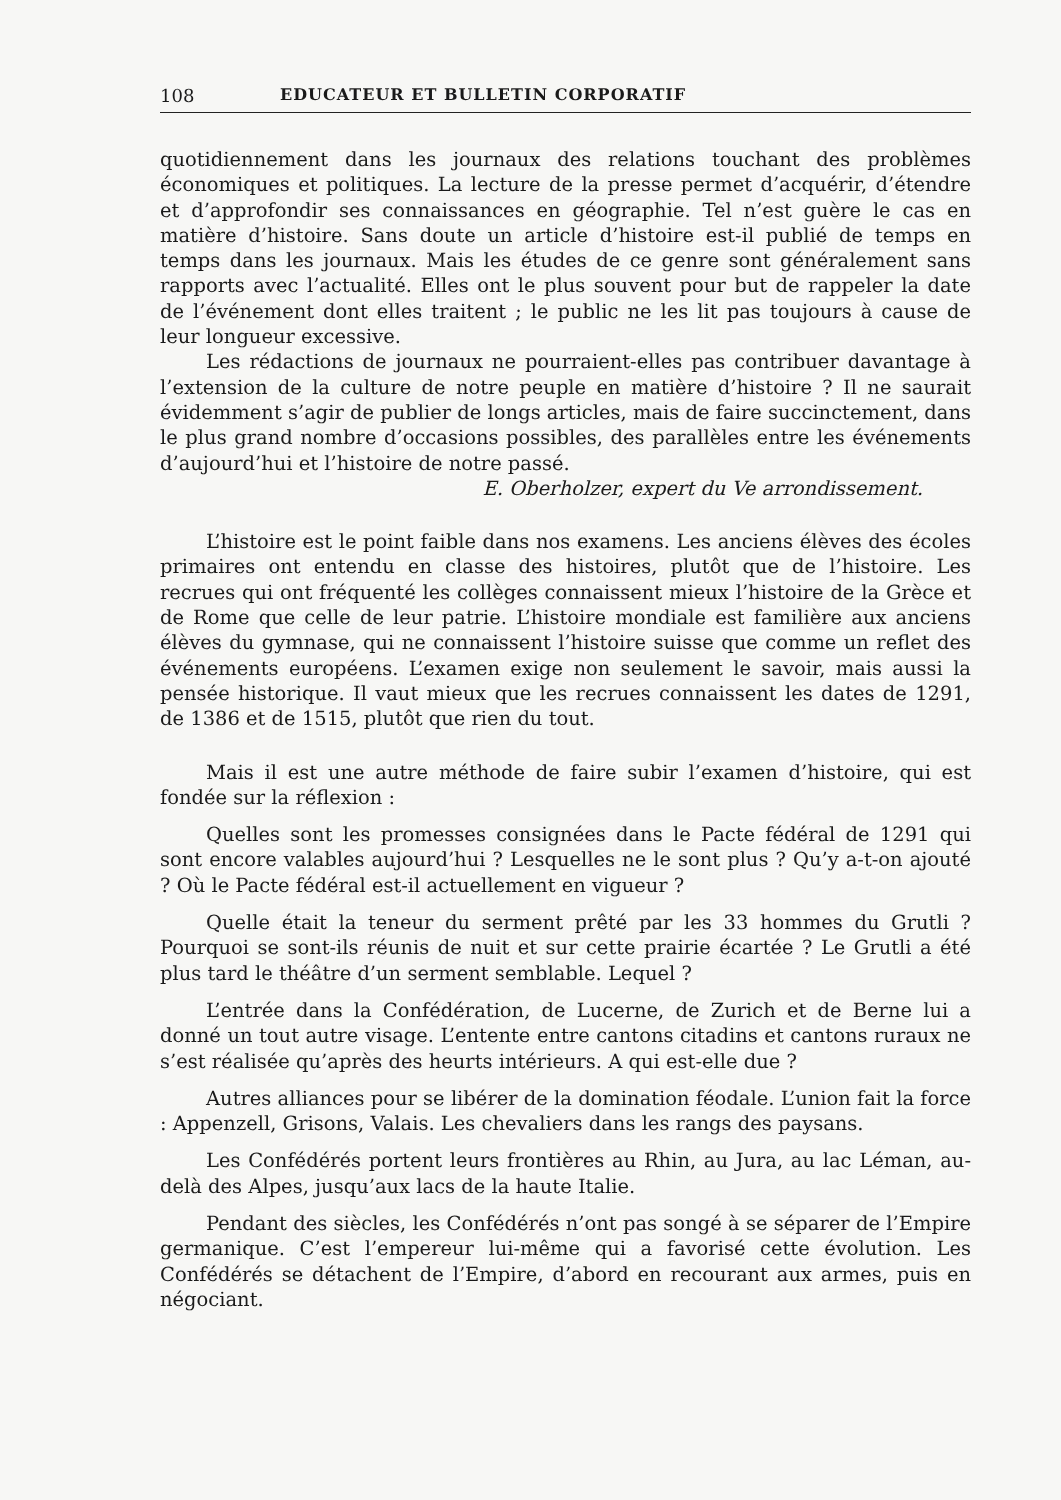108 EDUCATEUR ET BULLETIN CORPORATIF
quotidiennement dans les journaux des relations touchant des problèmes économiques et politiques. La lecture de la presse permet d’acquérir, d’étendre et d’approfondir ses connaissances en géographie. Tel n’est guère le cas en matière d’histoire. Sans doute un article d’histoire est-il publié de temps en temps dans les journaux. Mais les études de ce genre sont généralement sans rapports avec l’actualité. Elles ont le plus souvent pour but de rappeler la date de l’événement dont elles traitent ; le public ne les lit pas toujours à cause de leur longueur excessive.
Les rédactions de journaux ne pourraient-elles pas contribuer davantage à l’extension de la culture de notre peuple en matière d’histoire ? Il ne saurait évidemment s’agir de publier de longs articles, mais de faire succinctement, dans le plus grand nombre d’occasions possibles, des parallèles entre les événements d’aujourd’hui et l’histoire de notre passé.
E. Oberholzer, expert du Ve arrondissement.
L’histoire est le point faible dans nos examens. Les anciens élèves des écoles primaires ont entendu en classe des histoires, plutôt que de l’histoire. Les recrues qui ont fréquenté les collèges connaissent mieux l’histoire de la Grèce et de Rome que celle de leur patrie. L’histoire mondiale est familière aux anciens élèves du gymnase, qui ne connaissent l’histoire suisse que comme un reflet des événements européens. L’examen exige non seulement le savoir, mais aussi la pensée historique. Il vaut mieux que les recrues connaissent les dates de 1291, de 1386 et de 1515, plutôt que rien du tout.
Mais il est une autre méthode de faire subir l’examen d’histoire, qui est fondée sur la réflexion :
Quelles sont les promesses consignées dans le Pacte fédéral de 1291 qui sont encore valables aujourd’hui ? Lesquelles ne le sont plus ? Qu’y a-t-on ajouté ? Où le Pacte fédéral est-il actuellement en vigueur ?
Quelle était la teneur du serment prêté par les 33 hommes du Grutli ? Pourquoi se sont-ils réunis de nuit et sur cette prairie écartée ? Le Grutli a été plus tard le théâtre d’un serment semblable. Lequel ?
L’entrée dans la Confédération, de Lucerne, de Zurich et de Berne lui a donné un tout autre visage. L’entente entre cantons citadins et cantons ruraux ne s’est réalisée qu’après des heurts intérieurs. A qui est-elle due ?
Autres alliances pour se libérer de la domination féodale. L’union fait la force : Appenzell, Grisons, Valais. Les chevaliers dans les rangs des paysans.
Les Confédérés portent leurs frontières au Rhin, au Jura, au lac Léman, au-delà des Alpes, jusqu’aux lacs de la haute Italie.
Pendant des siècles, les Confédérés n’ont pas songé à se séparer de l’Empire germanique. C’est l’empereur lui-même qui a favorisé cette évolution. Les Confédérés se détachent de l’Empire, d’abord en recourant aux armes, puis en négociant.